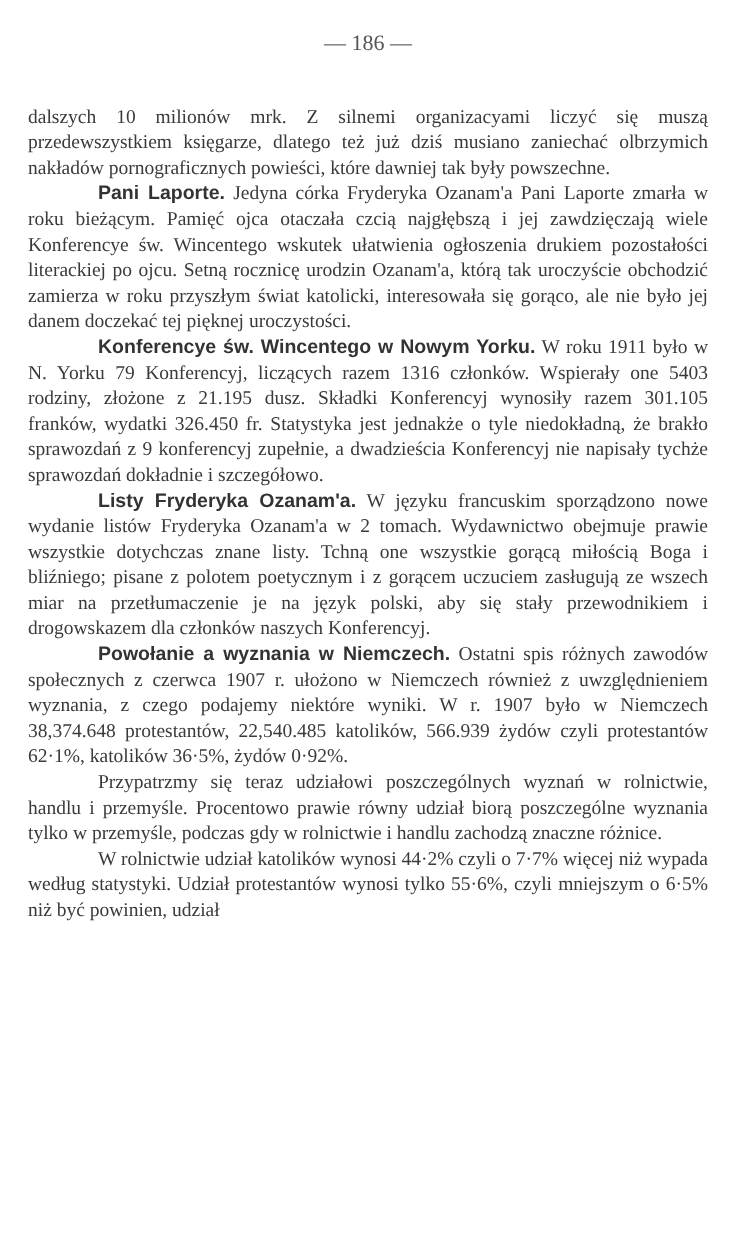— 186 —
dalszych 10 milionów mrk. Z silnemi organizacyami liczyć się muszą przedewszystkiem księgarze, dlatego też już dziś musiano zaniechać olbrzymich nakładów pornograficznych powieści, które dawniej tak były powszechne.
Pani Laporte. Jedyna córka Fryderyka Ozanam'a Pani Laporte zmarła w roku bieżącym. Pamięć ojca otaczała czcią najgłębszą i jej zawdzięczają wiele Konferencye św. Wincentego wskutek ułatwienia ogłoszenia drukiem pozostałości literackiej po ojcu. Setną rocznicę urodzin Ozanam'a, którą tak uroczyście obchodzić zamierza w roku przyszłym świat katolicki, interesowała się gorąco, ale nie było jej danem doczekać tej pięknej uroczystości.
Konferencye św. Wincentego w Nowym Yorku. W roku 1911 było w N. Yorku 79 Konferencyj, liczących razem 1316 członków. Wspierały one 5403 rodziny, złożone z 21.195 dusz. Składki Konferencyj wynosiły razem 301.105 franków, wydatki 326.450 fr. Statystyka jest jednakże o tyle niedokładną, że brakło sprawozdań z 9 konferencyj zupełnie, a dwadzieścia Konferencyj nie napisały tychże sprawozdań dokładnie i szczegółowo.
Listy Fryderyka Ozanam'a. W języku francuskim sporządzono nowe wydanie listów Fryderyka Ozanam'a w 2 tomach. Wydawnictwo obejmuje prawie wszystkie dotychczas znane listy. Tchną one wszystkie gorącą miłością Boga i bliźniego; pisane z polotem poetycznym i z gorącem uczuciem zasługują ze wszech miar na przetłumaczenie je na język polski, aby się stały przewodnikiem i drogowskazem dla członków naszych Konferencyj.
Powołanie a wyznania w Niemczech. Ostatni spis różnych zawodów społecznych z czerwca 1907 r. ułożono w Niemczech również z uwzględnieniem wyznania, z czego podajemy niektóre wyniki. W r. 1907 było w Niemczech 38,374.648 protestantów, 22,540.485 katolików, 566.939 żydów czyli protestantów 62·1%, katolików 36·5%, żydów 0·92%.
Przypatrzmy się teraz udziałowi poszczególnych wyznań w rolnictwie, handlu i przemyśle. Procentowo prawie równy udział biorą poszczególne wyznania tylko w przemyśle, podczas gdy w rolnictwie i handlu zachodzą znaczne różnice.
W rolnictwie udział katolików wynosi 44·2% czyli o 7·7% więcej niż wypada według statystyki. Udział protestantów wynosi tylko 55·6%, czyli mniejszym o 6·5% niż być powinien, udział